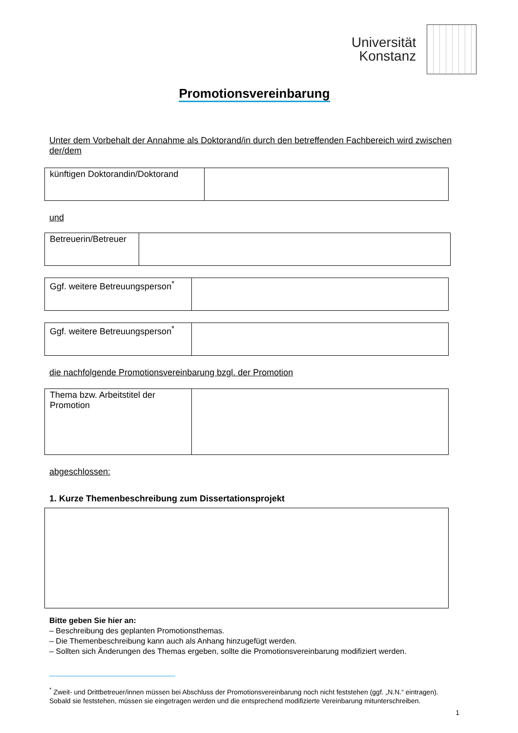Universität
Konstanz
Promotionsvereinbarung
Unter dem Vorbehalt der Annahme als Doktorand/in durch den betreffenden Fachbereich wird zwischen der/dem
| künftigen Doktorandin/Doktorand | |
und
| Betreuerin/Betreuer | |
| Ggf. weitere Betreuungsperson<sup>*</sup> | |
| Ggf. weitere Betreuungsperson<sup>*</sup> | |
die nachfolgende Promotionsvereinbarung bzgl. der Promotion
| Thema bzw. Arbeitstitel der Promotion | |
abgeschlossen:
1. Kurze Themenbeschreibung zum Dissertationsprojekt
Bitte geben Sie hier an:
– Beschreibung des geplanten Promotionsthemas.
– Die Themenbeschreibung kann auch als Anhang hinzugefügt werden.
– Sollten sich Änderungen des Themas ergeben, sollte die Promotionsvereinbarung modifiziert werden.
<sup>*</sup> Zweit- und Drittbetreuer/innen müssen bei Abschluss der Promotionsvereinbarung noch nicht feststehen (ggf. „N.N.“ eintragen). Sobald sie feststehen, müssen sie eingetragen werden und die entsprechend modifizierte Vereinbarung mitunterschreiben.
1